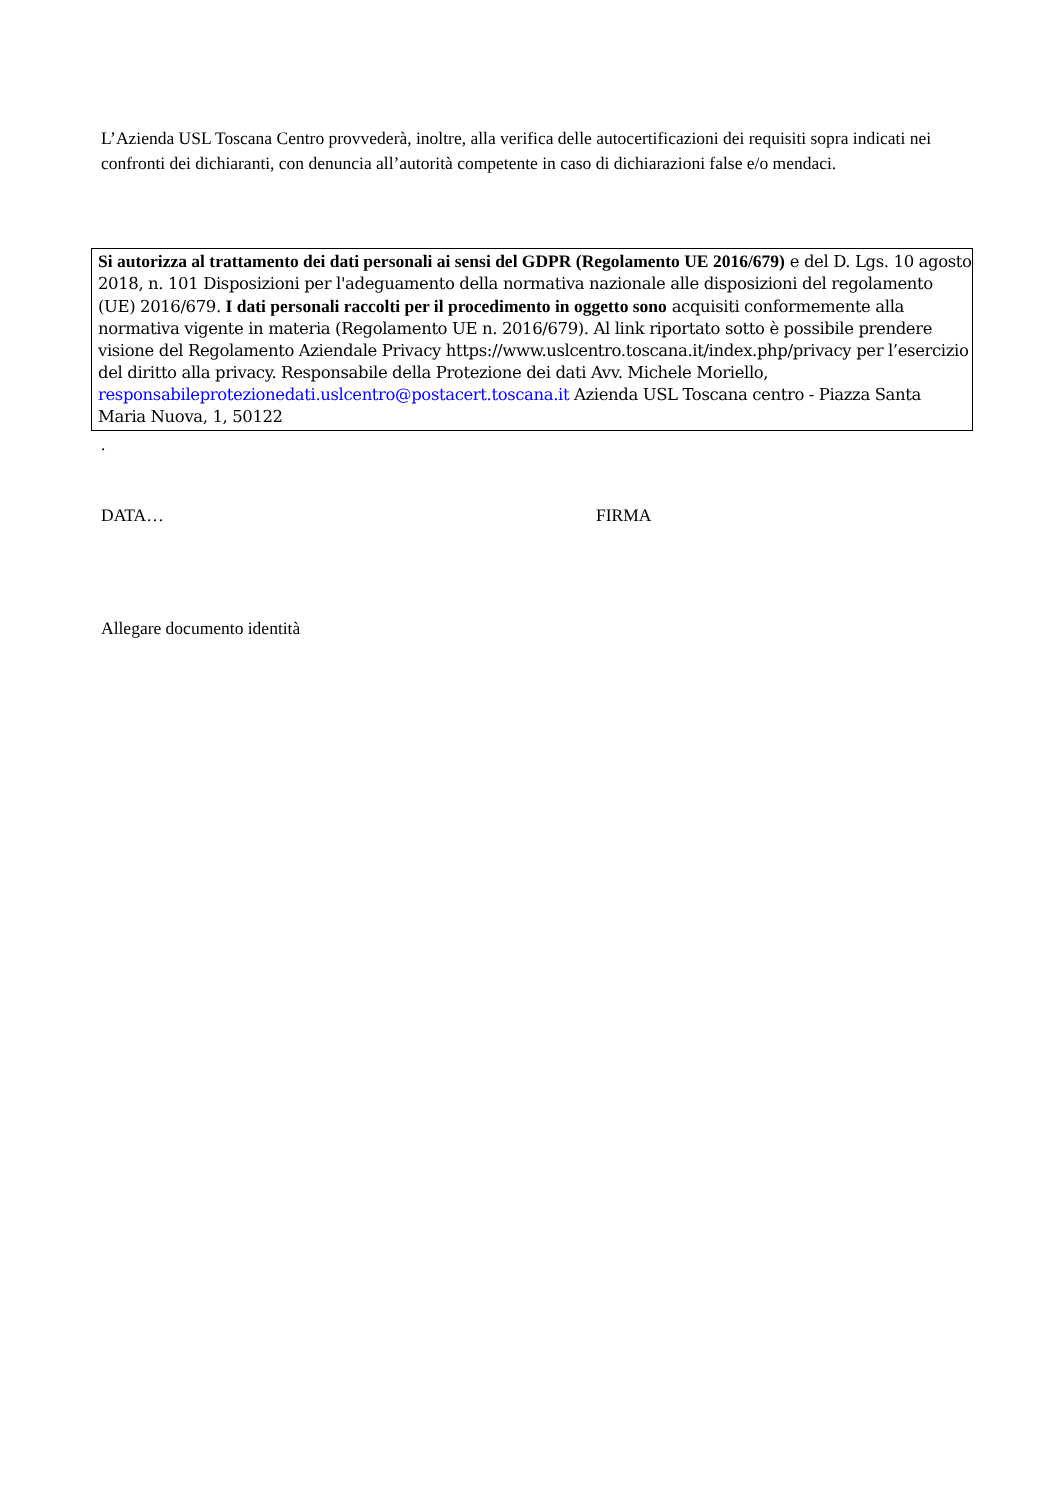L’Azienda USL Toscana Centro provvederà, inoltre, alla verifica delle autocertificazioni dei requisiti sopra indicati nei confronti dei dichiaranti, con denuncia all’autorità competente in caso di dichiarazioni false e/o mendaci.
Si autorizza al trattamento dei dati personali ai sensi del GDPR (Regolamento UE 2016/679) e del D. Lgs. 10 agosto 2018, n. 101 Disposizioni per l'adeguamento della normativa nazionale alle disposizioni del regolamento (UE) 2016/679. I dati personali raccolti per il procedimento in oggetto sono acquisiti conformemente alla normativa vigente in materia (Regolamento UE n. 2016/679). Al link riportato sotto è possibile prendere visione del Regolamento Aziendale Privacy https://www.uslcentro.toscana.it/index.php/privacy per l’esercizio del diritto alla privacy. Responsabile della Protezione dei dati Avv. Michele Moriello, responsabileprotezionedati.uslcentro@postacert.toscana.it Azienda USL Toscana centro - Piazza Santa Maria Nuova, 1, 50122
.
DATA… FIRMA
Allegare documento identità